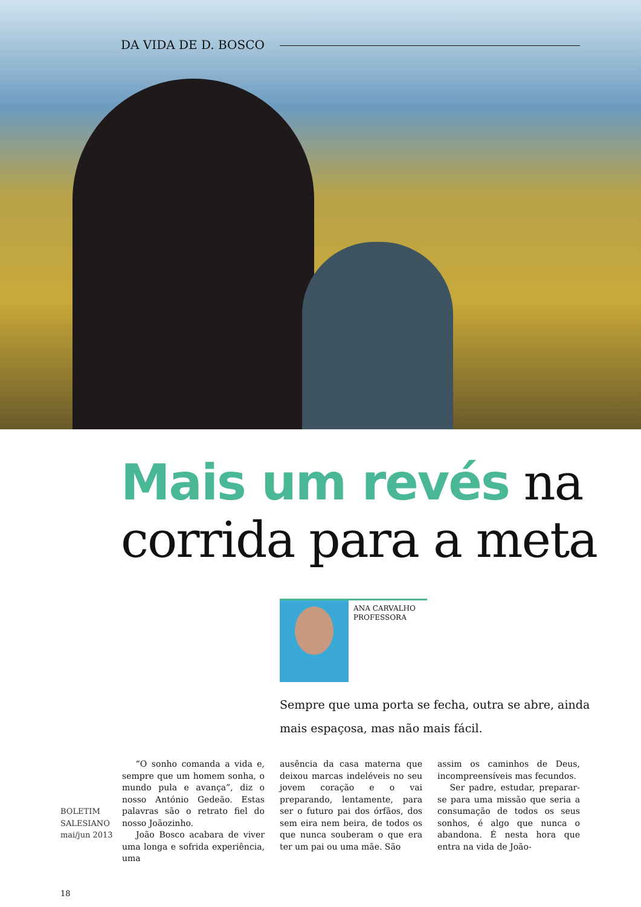DA VIDA DE D. BOSCO
Mais um revés na
corrida para a meta
ANA CARVALHO
PROFESSORA
Sempre que uma porta se fecha, outra se abre, ainda mais espaçosa, mas não mais fácil.
BOLETIM
SALESIANO
mai/jun 2013
“O sonho comanda a vida e, sempre que um homem sonha, o mundo pula e avança”, diz o nosso António Gedeão. Estas palavras são o retrato fiel do nosso Joãozinho.
João Bosco acabara de viver uma longa e sofrida experiência, uma
ausência da casa materna que deixou marcas indeléveis no seu jovem coração e o vai preparando, lentamente, para ser o futuro pai dos órfãos, dos sem eira nem beira, de todos os que nunca souberam o que era ter um pai ou uma mãe. São
assim os caminhos de Deus, incompreensíveis mas fecundos.
Ser padre, estudar, preparar-se para uma missão que seria a consumação de todos os seus sonhos, é algo que nunca o abandona. É nesta hora que entra na vida de João-
18